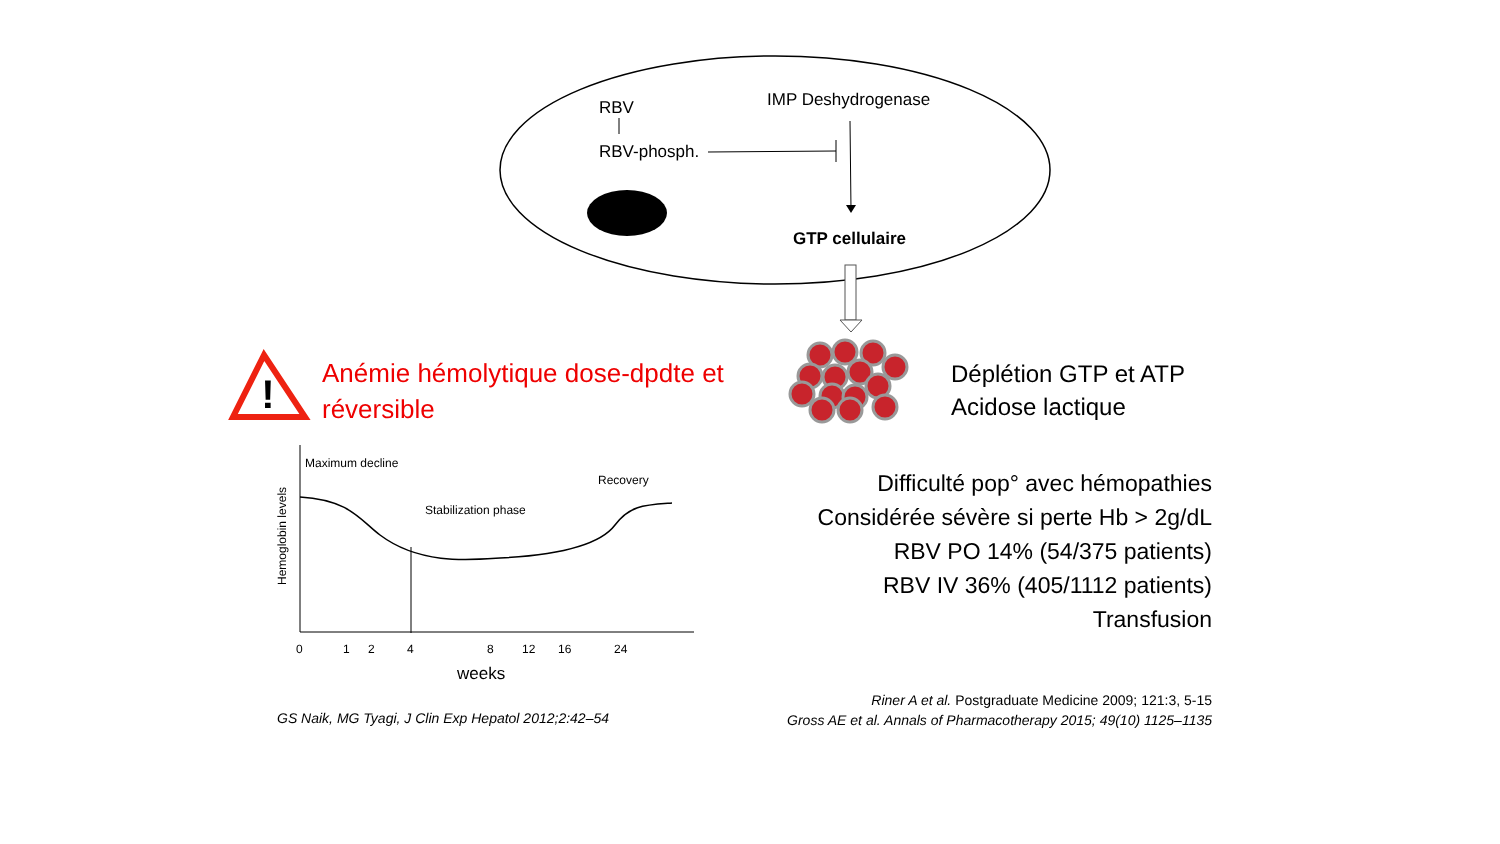!
RBV
RBV-phosph.
IMP Deshydrogenase
GTP cellulaire
Anémie hémolytique dose-dpdte et
réversible
Déplétion GTP et ATP
Acidose lactique
Maximum decline
Recovery
Stabilization phase
Hemoglobin levels
0 1 2 4 8 12 16 24
weeks
Difficulté pop° avec hémopathies
Considérée sévère si perte Hb > 2g/dL
RBV PO 14% (54/375 patients)
RBV IV 36% (405/1112 patients)
Transfusion
GS Naik, MG Tyagi, J Clin Exp Hepatol 2012;2:42–54
Riner A et al. Postgraduate Medicine 2009; 121:3, 5-15
Gross AE et al. Annals of Pharmacotherapy 2015; 49(10) 1125–1135